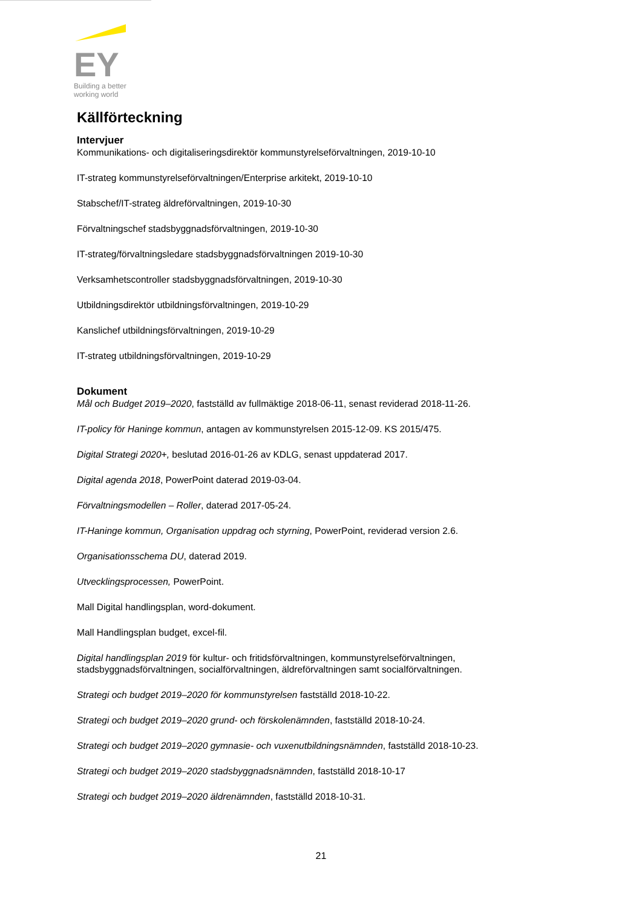EY
Building a better
working world
Källförteckning
Intervjuer
Kommunikations- och digitaliseringsdirektör kommunstyrelseförvaltningen, 2019-10-10
IT-strateg kommunstyrelseförvaltningen/Enterprise arkitekt, 2019-10-10
Stabschef/IT-strateg äldreförvaltningen, 2019-10-30
Förvaltningschef stadsbyggnadsförvaltningen, 2019-10-30
IT-strateg/förvaltningsledare stadsbyggnadsförvaltningen 2019-10-30
Verksamhetscontroller stadsbyggnadsförvaltningen, 2019-10-30
Utbildningsdirektör utbildningsförvaltningen, 2019-10-29
Kanslichef utbildningsförvaltningen, 2019-10-29
IT-strateg utbildningsförvaltningen, 2019-10-29
Dokument
Mål och Budget 2019–2020, fastställd av fullmäktige 2018-06-11, senast reviderad 2018-11-26.
IT-policy för Haninge kommun, antagen av kommunstyrelsen 2015-12-09. KS 2015/475.
Digital Strategi 2020+, beslutad 2016-01-26 av KDLG, senast uppdaterad 2017.
Digital agenda 2018, PowerPoint daterad 2019-03-04.
Förvaltningsmodellen – Roller, daterad 2017-05-24.
IT-Haninge kommun, Organisation uppdrag och styrning, PowerPoint, reviderad version 2.6.
Organisationsschema DU, daterad 2019.
Utvecklingsprocessen, PowerPoint.
Mall Digital handlingsplan, word-dokument.
Mall Handlingsplan budget, excel-fil.
Digital handlingsplan 2019 för kultur- och fritidsförvaltningen, kommunstyrelseförvaltningen, stadsbyggnadsförvaltningen, socialförvaltningen, äldreförvaltningen samt socialförvaltningen.
Strategi och budget 2019–2020 för kommunstyrelsen fastställd 2018-10-22.
Strategi och budget 2019–2020 grund- och förskolenämnden, fastställd 2018-10-24.
Strategi och budget 2019–2020 gymnasie- och vuxenutbildningsnämnden, fastställd 2018-10-23.
Strategi och budget 2019–2020 stadsbyggnadsnämnden, fastställd 2018-10-17
Strategi och budget 2019–2020 äldrenämnden, fastställd 2018-10-31.
21